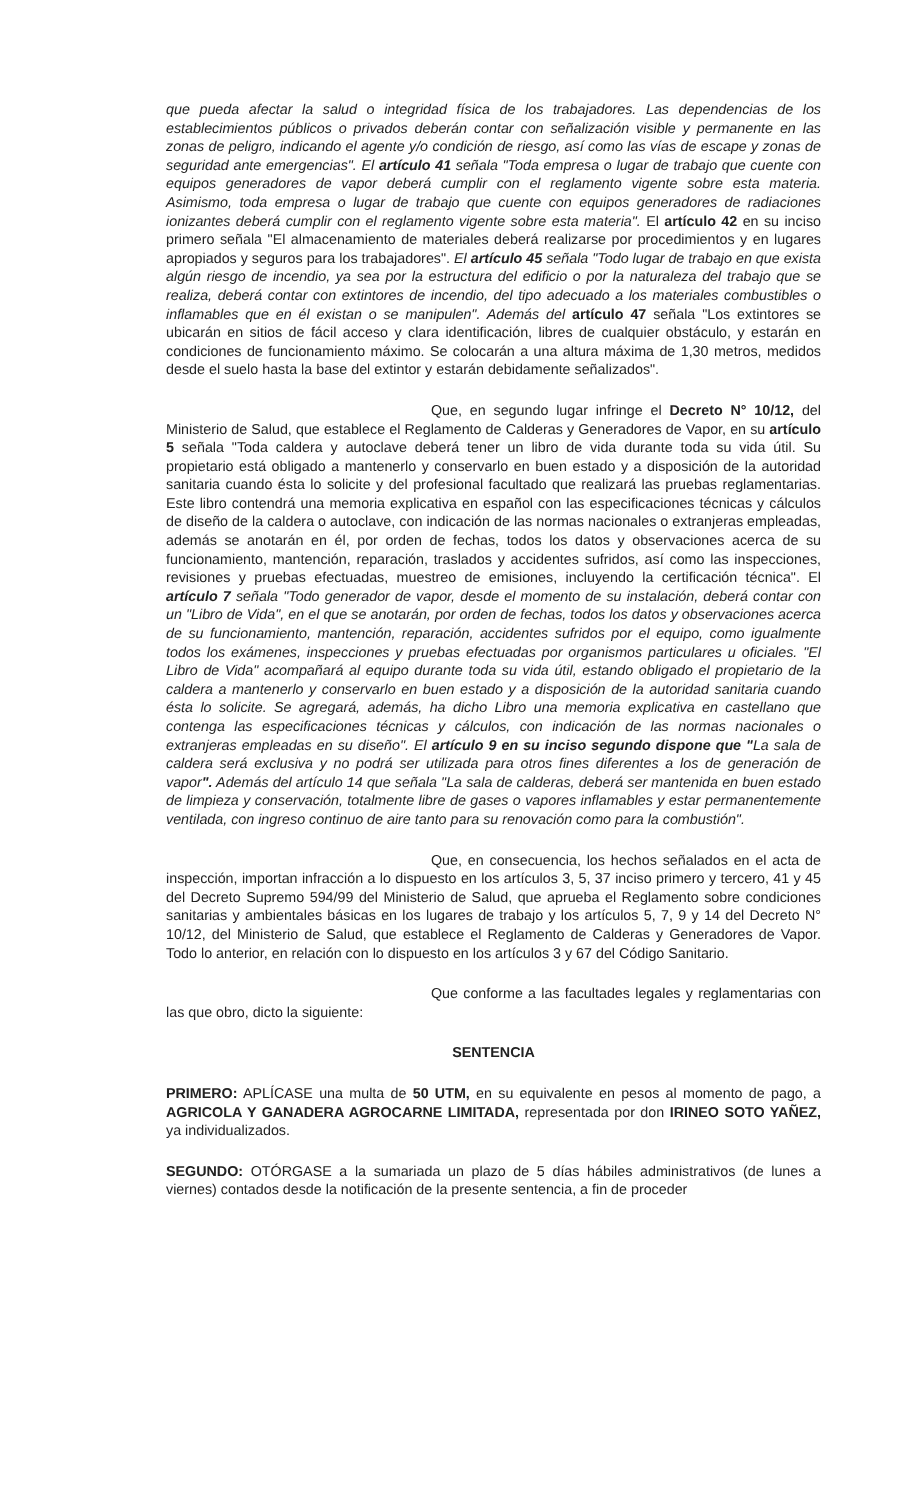que pueda afectar la salud o integridad física de los trabajadores. Las dependencias de los establecimientos públicos o privados deberán contar con señalización visible y permanente en las zonas de peligro, indicando el agente y/o condición de riesgo, así como las vías de escape y zonas de seguridad ante emergencias". El artículo 41 señala "Toda empresa o lugar de trabajo que cuente con equipos generadores de vapor deberá cumplir con el reglamento vigente sobre esta materia. Asimismo, toda empresa o lugar de trabajo que cuente con equipos generadores de radiaciones ionizantes deberá cumplir con el reglamento vigente sobre esta materia". El artículo 42 en su inciso primero señala "El almacenamiento de materiales deberá realizarse por procedimientos y en lugares apropiados y seguros para los trabajadores". El artículo 45 señala "Todo lugar de trabajo en que exista algún riesgo de incendio, ya sea por la estructura del edificio o por la naturaleza del trabajo que se realiza, deberá contar con extintores de incendio, del tipo adecuado a los materiales combustibles o inflamables que en él existan o se manipulen". Además del artículo 47 señala "Los extintores se ubicarán en sitios de fácil acceso y clara identificación, libres de cualquier obstáculo, y estarán en condiciones de funcionamiento máximo. Se colocarán a una altura máxima de 1,30 metros, medidos desde el suelo hasta la base del extintor y estarán debidamente señalizados".
Que, en segundo lugar infringe el Decreto N° 10/12, del Ministerio de Salud, que establece el Reglamento de Calderas y Generadores de Vapor, en su artículo 5 señala "Toda caldera y autoclave deberá tener un libro de vida durante toda su vida útil. Su propietario está obligado a mantenerlo y conservarlo en buen estado y a disposición de la autoridad sanitaria cuando ésta lo solicite y del profesional facultado que realizará las pruebas reglamentarias. Este libro contendrá una memoria explicativa en español con las especificaciones técnicas y cálculos de diseño de la caldera o autoclave, con indicación de las normas nacionales o extranjeras empleadas, además se anotarán en él, por orden de fechas, todos los datos y observaciones acerca de su funcionamiento, mantención, reparación, traslados y accidentes sufridos, así como las inspecciones, revisiones y pruebas efectuadas, muestreo de emisiones, incluyendo la certificación técnica". El artículo 7 señala "Todo generador de vapor, desde el momento de su instalación, deberá contar con un "Libro de Vida", en el que se anotarán, por orden de fechas, todos los datos y observaciones acerca de su funcionamiento, mantención, reparación, accidentes sufridos por el equipo, como igualmente todos los exámenes, inspecciones y pruebas efectuadas por organismos particulares u oficiales. "El Libro de Vida" acompañará al equipo durante toda su vida útil, estando obligado el propietario de la caldera a mantenerlo y conservarlo en buen estado y a disposición de la autoridad sanitaria cuando ésta lo solicite. Se agregará, además, ha dicho Libro una memoria explicativa en castellano que contenga las especificaciones técnicas y cálculos, con indicación de las normas nacionales o extranjeras empleadas en su diseño". El artículo 9 en su inciso segundo dispone que "La sala de caldera será exclusiva y no podrá ser utilizada para otros fines diferentes a los de generación de vapor". Además del artículo 14 que señala "La sala de calderas, deberá ser mantenida en buen estado de limpieza y conservación, totalmente libre de gases o vapores inflamables y estar permanentemente ventilada, con ingreso continuo de aire tanto para su renovación como para la combustión".
Que, en consecuencia, los hechos señalados en el acta de inspección, importan infracción a lo dispuesto en los artículos 3, 5, 37 inciso primero y tercero, 41 y 45 del Decreto Supremo 594/99 del Ministerio de Salud, que aprueba el Reglamento sobre condiciones sanitarias y ambientales básicas en los lugares de trabajo y los artículos 5, 7, 9 y 14 del Decreto N° 10/12, del Ministerio de Salud, que establece el Reglamento de Calderas y Generadores de Vapor. Todo lo anterior, en relación con lo dispuesto en los artículos 3 y 67 del Código Sanitario.
Que conforme a las facultades legales y reglamentarias con las que obro, dicto la siguiente:
SENTENCIA
PRIMERO: APLÍCASE una multa de 50 UTM, en su equivalente en pesos al momento de pago, a AGRICOLA Y GANADERA AGROCARNE LIMITADA, representada por don IRINEO SOTO YAÑEZ, ya individualizados.
SEGUNDO: OTÓRGASE a la sumariada un plazo de 5 días hábiles administrativos (de lunes a viernes) contados desde la notificación de la presente sentencia, a fin de proceder